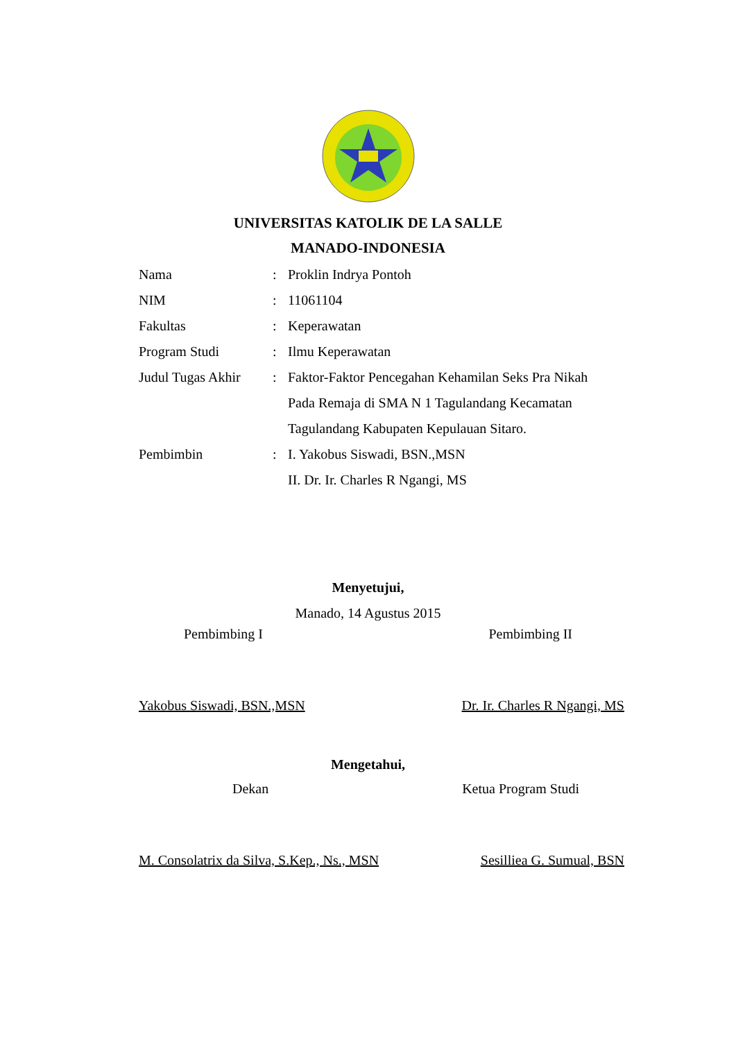UNIVERSITAS KATOLIK DE LA SALLE
MANADO-INDONESIA
| Nama | : | Proklin Indrya Pontoh |
| NIM | : | 11061104 |
| Fakultas | : | Keperawatan |
| Program Studi | : | Ilmu Keperawatan |
| Judul Tugas Akhir | : | Faktor-Faktor Pencegahan Kehamilan Seks Pra Nikah Pada Remaja di SMA N 1 Tagulandang Kecamatan Tagulandang Kabupaten Kepulauan Sitaro. |
| Pembimbin | : | I. Yakobus Siswadi, BSN.,MSN II. Dr. Ir. Charles R Ngangi, MS |
Menyetujui,
Manado, 14 Agustus 2015
Pembimbing I Pembimbing II
Yakobus Siswadi, BSN.,MSN Dr. Ir. Charles R Ngangi, MS
Mengetahui,
Dekan Ketua Program Studi
M. Consolatrix da Silva, S.Kep., Ns., MSN Sesilliea G. Sumual, BSN